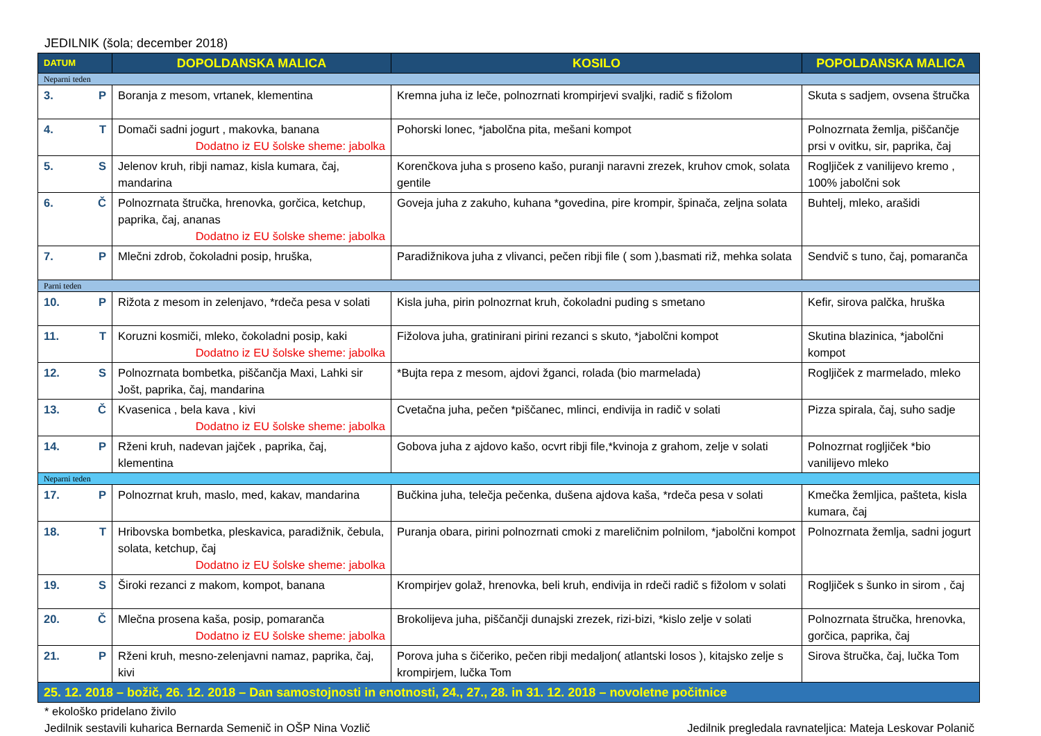JEDILNIK (šola; december 2018)
| DATUM | DOPOLDANSKA MALICA | KOSILO | POPOLDANSKA MALICA |
| --- | --- | --- | --- |
| Neparni teden | | | |
| 3. P | Boranja z mesom, vrtanek, klementina | Kremna juha iz leče, polnozrnati krompirjevi svaljki, radič s fižolom | Skuta s sadjem, ovsena štručka |
| 4. T | Domači sadni jogurt , makovka, banana Dodatno iz EU šolske sheme: jabolka | Pohorski lonec, *jabolčna pita, mešani kompot | Polnozrnata žemlja, piščančje prsi v ovitku, sir, paprika, čaj |
| 5. S | Jelenov kruh, ribji namaz, kisla kumara, čaj, mandarina | Korenčkova juha s proseno kašo, puranji naravni zrezek, kruhov cmok, solata gentile | Rogljiček z vanilijevo kremo , 100% jabolčni sok |
| 6. Č | Polnozrnata štručka, hrenovka, gorčica, ketchup, paprika, čaj, ananas Dodatno iz EU šolske sheme: jabolka | Goveja juha z zakuho, kuhana *govedina, pire krompir, špinača, zeljna solata | Buhtelj, mleko, arašidi |
| 7. P | Mlečni zdrob, čokoladni posip, hruška, | Paradižnikova juha z vlivanci, pečen ribji file ( som ),basmati riž, mehka solata | Sendvič s tuno, čaj, pomaranča |
| Parni teden | | | |
| 10. P | Rižota z mesom in zelenjavo, *rdeča pesa v solati | Kisla juha, pirin polnozrnat kruh, čokoladni puding s smetano | Kefir, sirova palčka, hruška |
| 11. T | Koruzni kosmiči, mleko, čokoladni posip, kaki Dodatno iz EU šolske sheme: jabolka | Fižolova juha, gratinirani pirini rezanci s skuto, *jabolčni kompot | Skutina blazinica, *jabolčni kompot |
| 12. S | Polnozrnata bombetka, piščančja Maxi, Lahki sir Jošt, paprika, čaj, mandarina | *Bujta repa z mesom, ajdovi žganci, rolada (bio marmelada) | Rogljiček z marmelado, mleko |
| 13. Č | Kvasenica , bela kava , kivi Dodatno iz EU šolske sheme: jabolka | Cvetačna juha, pečen *piščanec, mlinci, endivija in radič v solati | Pizza spirala, čaj, suho sadje |
| 14. P | Rženi kruh, nadevan jajček , paprika, čaj, klementina | Gobova juha z ajdovo kašo, ocvrt ribji file,*kvinoja z grahom, zelje v solati | Polnozrnat rogljiček *bio vanilijevo mleko |
| Neparni teden | | | |
| 17. P | Polnozrnat kruh, maslo, med, kakav, mandarina | Bučkina juha, telečja pečenka, dušena ajdova kaša, *rdeča pesa v solati | Kmečka žemljica, pašteta, kisla kumara, čaj |
| 18. T | Hribovska bombetka, pleskavica, paradižnik, čebula, solata, ketchup, čaj Dodatno iz EU šolske sheme: jabolka | Puranja obara, pirini polnozrnati cmoki z mareličnim polnilom, *jabolčni kompot | Polnozrnata žemlja, sadni jogurt |
| 19. S | Široki rezanci z makom, kompot, banana | Krompirjev golaž, hrenovka, beli kruh, endivija in rdeči radič s fižolom v solati | Rogljiček s šunko in sirom , čaj |
| 20. Č | Mlečna prosena kaša, posip, pomaranča Dodatno iz EU šolske sheme: jabolka | Brokolijeva juha, piščančji dunajski zrezek, rizi-bizi, *kislo zelje v solati | Polnozrnata štručka, hrenovka, gorčica, paprika, čaj |
| 21. P | Rženi kruh, mesno-zelenjavni namaz, paprika, čaj, kivi | Porova juha s čičeriko, pečen ribji medaljon( atlantski losos ), kitajsko zelje s krompirjem, lučka Tom | Sirova štručka, čaj, lučka Tom |
| 25. 12. 2018 – božič, 26. 12. 2018 – Dan samostojnosti in enotnosti, 24., 27., 28. in 31. 12. 2018 – novoletne počitnice | | | |
* ekološko pridelano živilo
Jedilnik sestavili kuharica Bernarda Semenič in OŠP Nina Vozlič Jedilnik pregledala ravnateljica: Mateja Leskovar Polanič